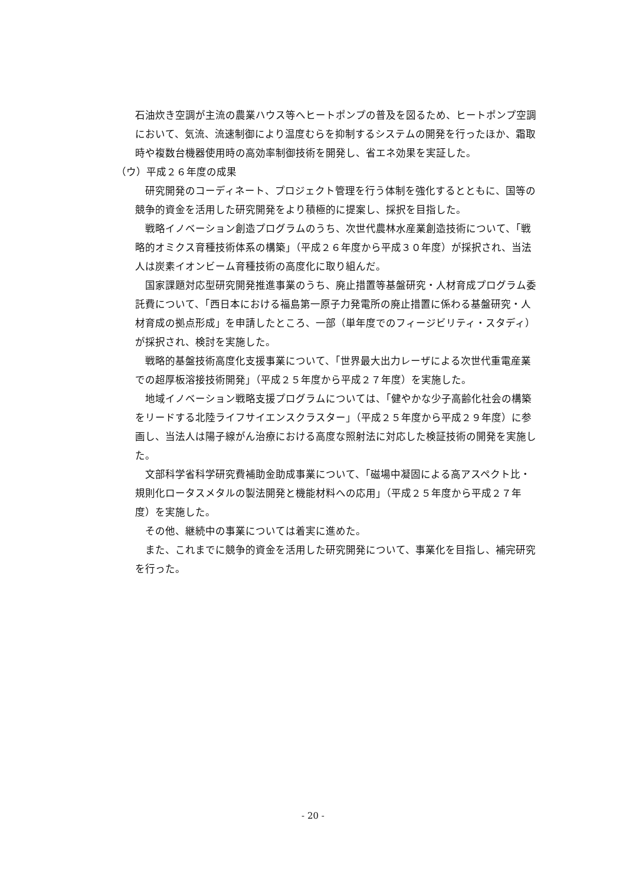石油炊き空調が主流の農業ハウス等へヒートポンプの普及を図るため、ヒートポンプ空調において、気流、流速制御により温度むらを抑制するシステムの開発を行ったほか、霜取時や複数台機器使用時の高効率制御技術を開発し、省エネ効果を実証した。
（ウ）平成２６年度の成果
研究開発のコーディネート、プロジェクト管理を行う体制を強化するとともに、国等の競争的資金を活用した研究開発をより積極的に提案し、採択を目指した。
戦略イノベーション創造プログラムのうち、次世代農林水産業創造技術について、「戦略的オミクス育種技術体系の構築」（平成２６年度から平成３０年度）が採択され、当法人は炭素イオンビーム育種技術の高度化に取り組んだ。
国家課題対応型研究開発推進事業のうち、廃止措置等基盤研究・人材育成プログラム委託費について、「西日本における福島第一原子力発電所の廃止措置に係わる基盤研究・人材育成の拠点形成」を申請したところ、一部（単年度でのフィージビリティ・スタディ）が採択され、検討を実施した。
戦略的基盤技術高度化支援事業について、「世界最大出力レーザによる次世代重電産業での超厚板溶接技術開発」（平成２５年度から平成２７年度）を実施した。
地域イノベーション戦略支援プログラムについては、「健やかな少子高齢化社会の構築をリードする北陸ライフサイエンスクラスター」（平成２５年度から平成２９年度）に参画し、当法人は陽子線がん治療における高度な照射法に対応した検証技術の開発を実施した。
文部科学省科学研究費補助金助成事業について、「磁場中凝固による高アスペクト比・規則化ロータスメタルの製法開発と機能材料への応用」（平成２５年度から平成２７年度）を実施した。
その他、継続中の事業については着実に進めた。
また、これまでに競争的資金を活用した研究開発について、事業化を目指し、補完研究を行った。
- 20 -